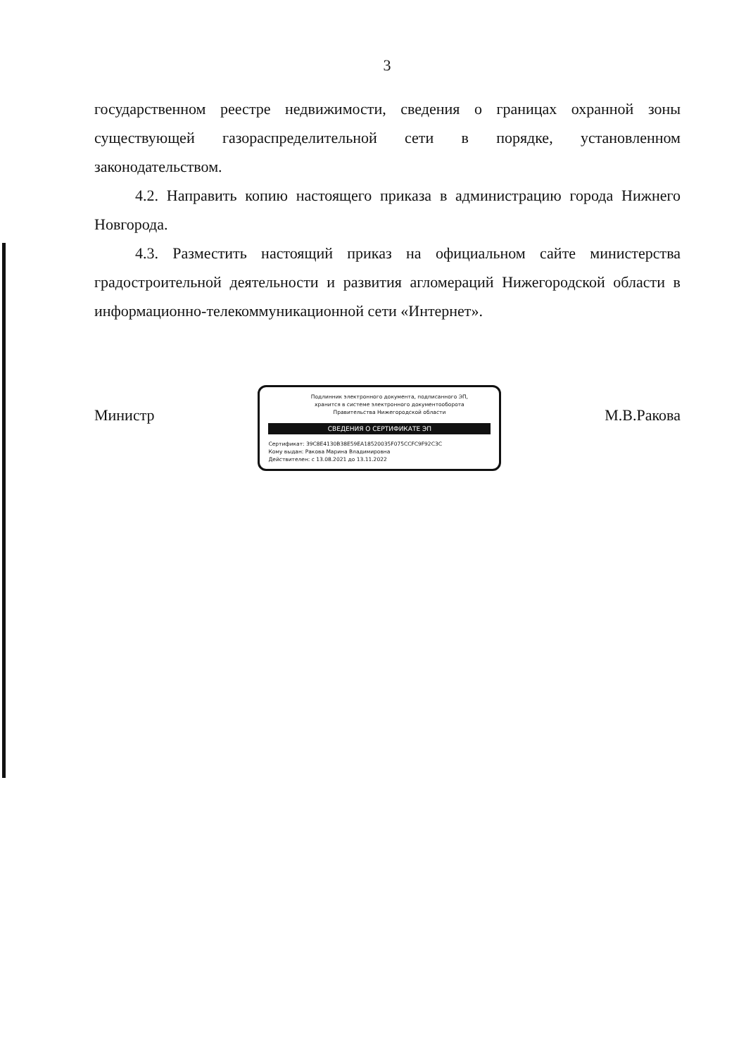3
государственном реестре недвижимости, сведения о границах охранной зоны существующей газораспределительной сети в порядке, установленном законодательством.
4.2. Направить копию настоящего приказа в администрацию города Нижнего Новгорода.
4.3. Разместить настоящий приказ на официальном сайте министерства градостроительной деятельности и развития агломераций Нижегородской области в информационно-телекоммуникационной сети «Интернет».
Министр
Подлинник электронного документа, подписанного ЭП,
хранится в системе электронного документооборота
Правительства Нижегородской области
СВЕДЕНИЯ О СЕРТИФИКАТЕ ЭП
Сертификат: 39C8E4130B38E59EA18520035F075CCFC9F92C3C
Кому выдан: Ракова Марина Владимировна
Действителен: с 13.08.2021 до 13.11.2022
М.В.Ракова